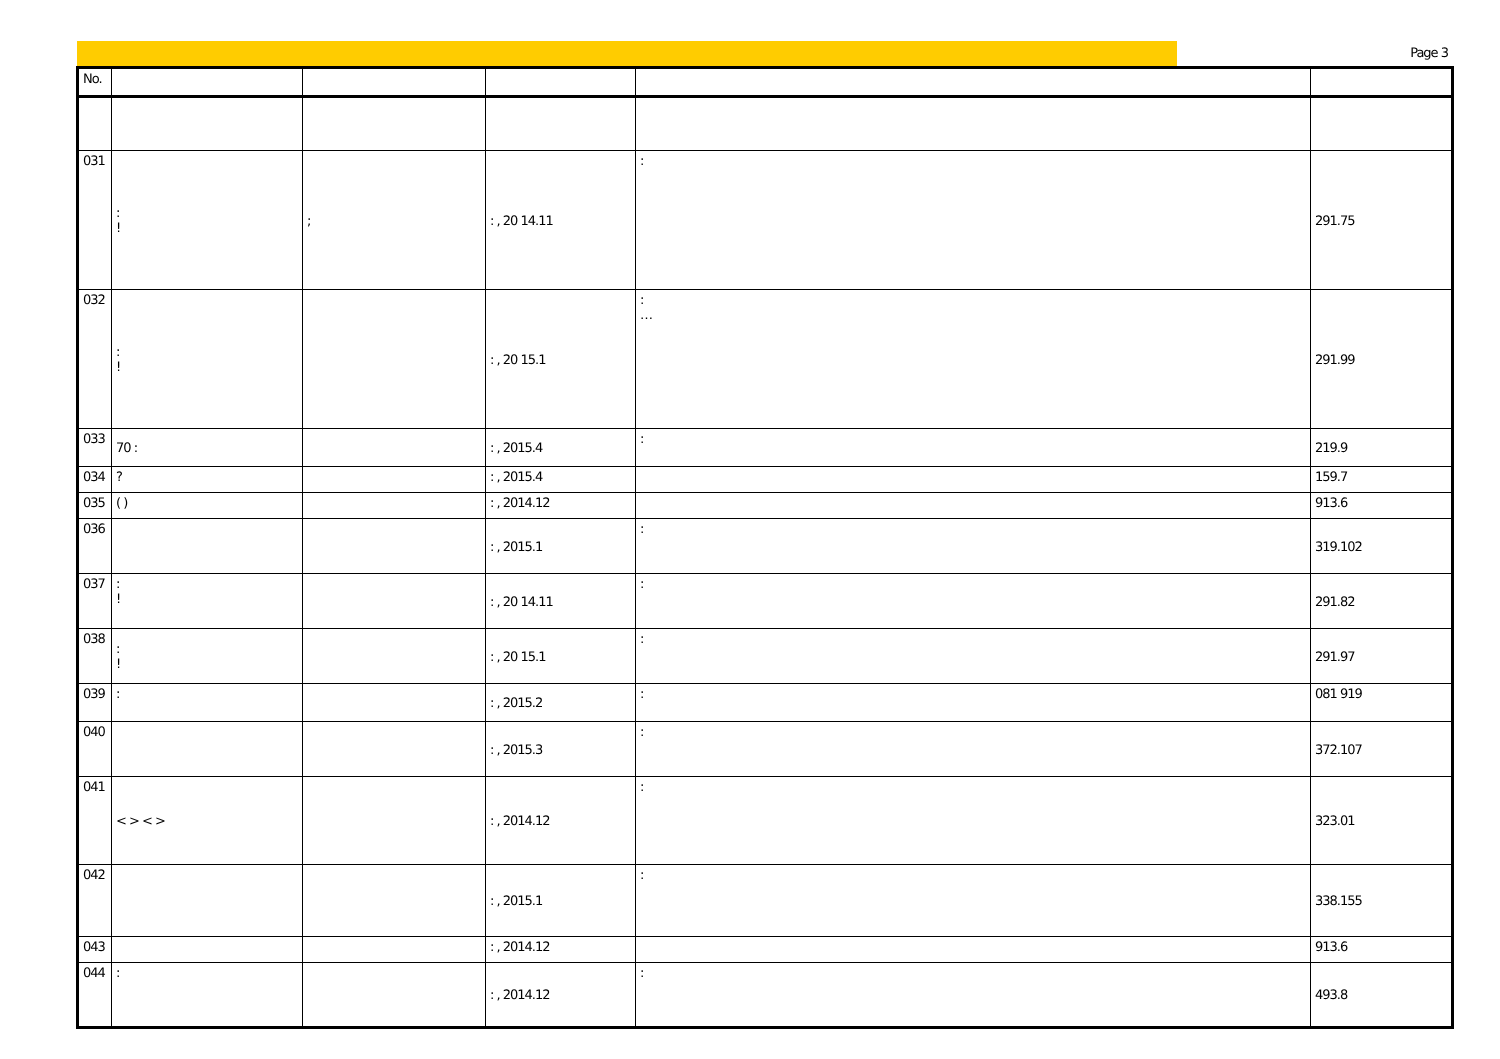Page 3
| No. | | | | | |
| --- | --- | --- | --- | --- | --- |
| 031 | : ! | ; | : , 20 14.11 | : | 291.75 |
| 032 | : ! | | : , 20 15.1 | : … | 291.99 |
| 033 | 70 : | | : , 2015.4 | : | 219.9 |
| 034 | ? | | : , 2015.4 | | 159.7 |
| 035 | ( ) | | : , 2014.12 | | 913.6 |
| 036 | | | : , 2015.1 | : | 319.102 |
| 037 | : ! | | : , 20 14.11 | : | 291.82 |
| 038 | : ! | | : , 20 15.1 | : | 291.97 |
| 039 | : | | : , 2015.2 | : | 081 919 |
| 040 | | | : , 2015.3 | : | 372.107 |
| 041 | < > < > | | : , 2014.12 | : | 323.01 |
| 042 | | | : , 2015.1 | : | 338.155 |
| 043 | | | : , 2014.12 | | 913.6 |
| 044 | : | | : , 2014.12 | : | 493.8 |